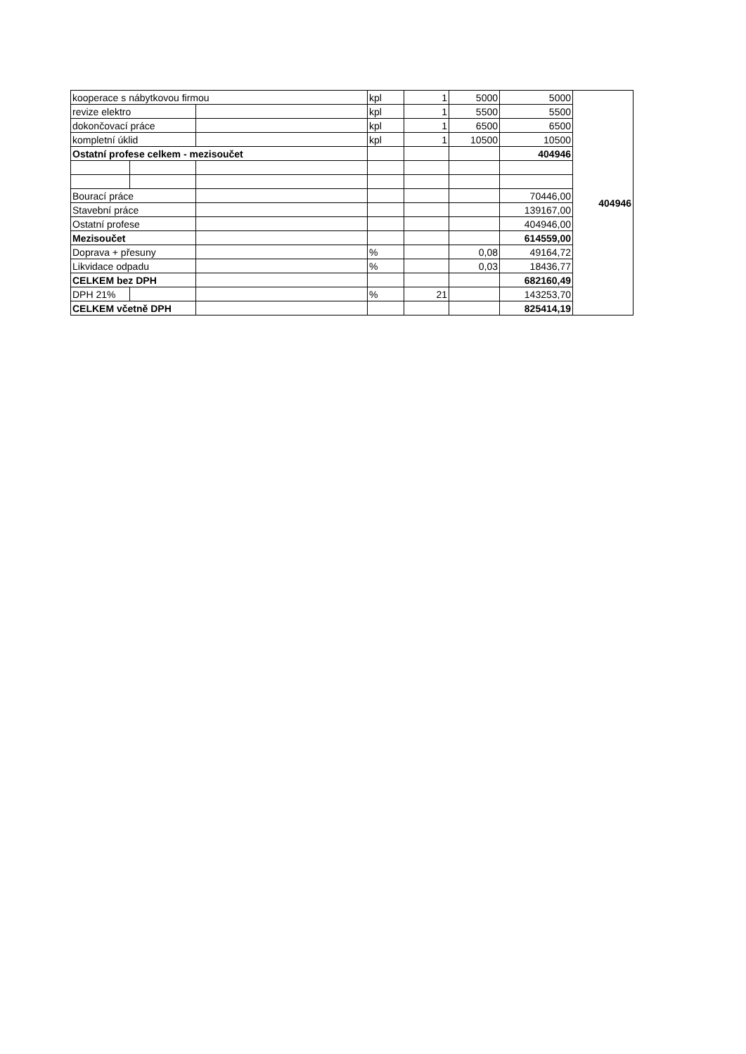| kooperace s nábytkovou firmou | | | kpl | 1 | 5000 | 5000 | 404946 |
| revize elektro | | | kpl | 1 | 5500 | 5500 | |
| dokončovací práce | | | kpl | 1 | 6500 | 6500 | |
| kompletní úklid | | | kpl | 1 | 10500 | 10500 | |
| Ostatní profese celkem - mezisoučet | | | | | | 404946 | |
| Bourací práce | | | | | | 70446,00 | |
| Stavební práce | | | | | | 139167,00 | |
| Ostatní profese | | | | | | 404946,00 | |
| Mezisoučet | | | | | | 614559,00 | |
| Doprava + přesuny | | | % | | 0,08 | 49164,72 | |
| Likvidace odpadu | | | % | | 0,03 | 18436,77 | |
| CELKEM bez DPH | | | | | | 682160,49 | |
| DPH 21% | | | % | 21 | | 143253,70 | |
| CELKEM včetně DPH | | | | | | 825414,19 | |